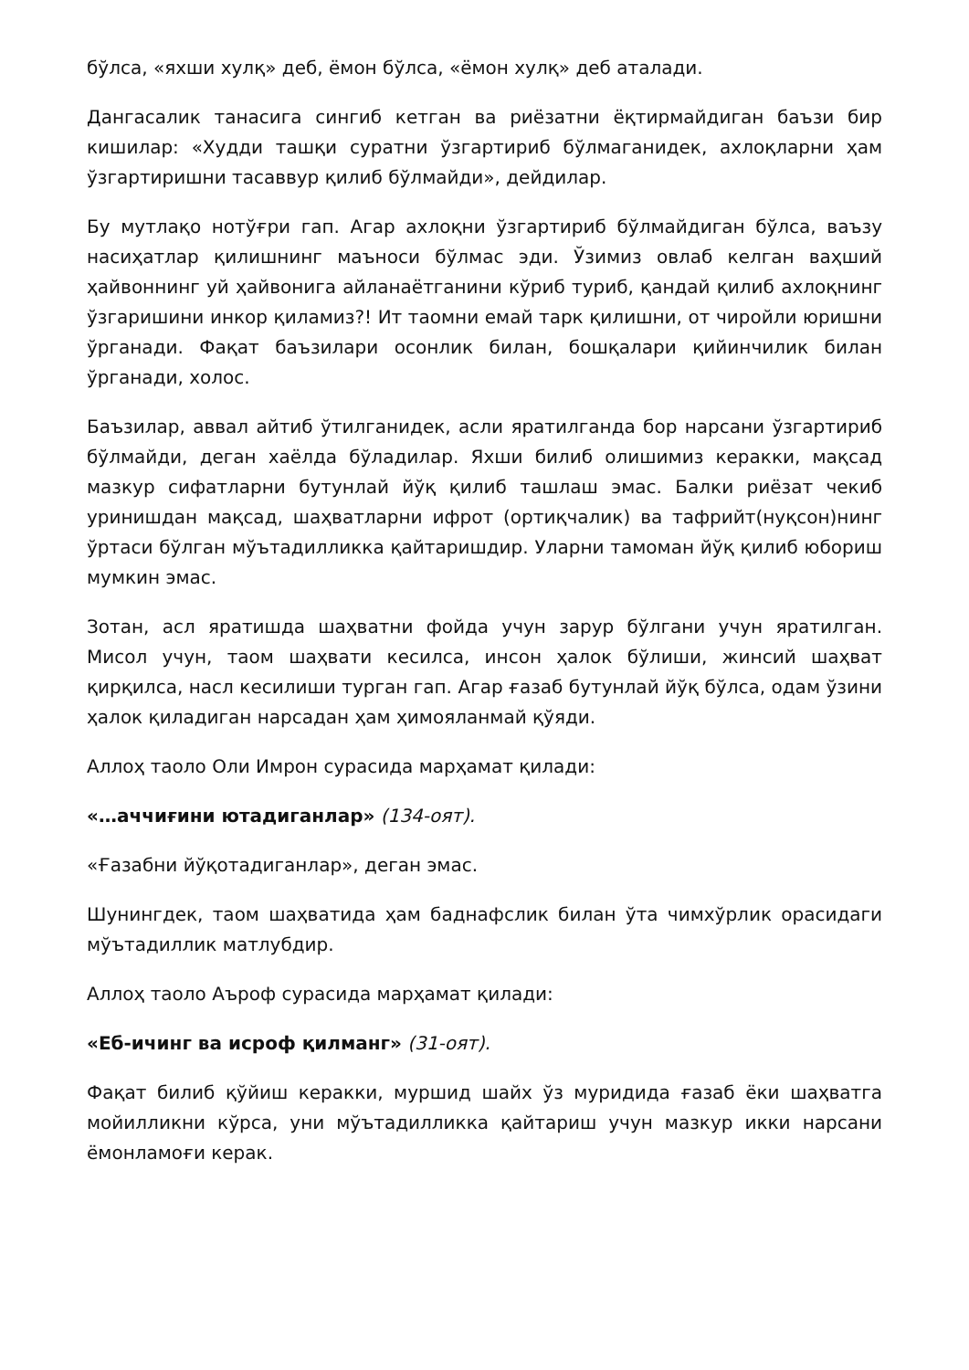бўлса, «яхши хулқ» деб, ёмон бўлса, «ёмон хулқ» деб аталади.
Дангасалик танасига сингиб кетган ва риёзатни ёқтирмайдиган баъзи бир кишилар: «Худди ташқи суратни ўзгартириб бўлмаганидек, ахлоқларни ҳам ўзгартиришни тасаввур қилиб бўлмайди», дейдилар.
Бу мутлақо нотўғри гап. Агар ахлоқни ўзгартириб бўлмайдиган бўлса, ваъзу насиҳатлар қилишнинг маъноси бўлмас эди. Ўзимиз овлаб келган ваҳший ҳайвоннинг уй ҳайвонига айланаётганини кўриб туриб, қандай қилиб ахлоқнинг ўзгаришини инкор қиламиз?! Ит таомни емай тарк қилишни, от чиройли юришни ўрганади. Фақат баъзилари осонлик билан, бошқалари қийинчилик билан ўрганади, холос.
Баъзилар, аввал айтиб ўтилганидек, асли яратилганда бор нарсани ўзгартириб бўлмайди, деган хаёлда бўладилар. Яхши билиб олишимиз керакки, мақсад мазкур сифатларни бутунлай йўқ қилиб ташлаш эмас. Балки риёзат чекиб уринишдан мақсад, шаҳватларни ифрот (ортиқчалик) ва тафрийт(нуқсон)нинг ўртаси бўлган мўътадилликка қайтаришдир. Уларни тамоман йўқ қилиб юбориш мумкин эмас.
Зотан, асл яратишда шаҳватни фойда учун зарур бўлгани учун яратилган. Мисол учун, таом шаҳвати кесилса, инсон ҳалок бўлиши, жинсий шаҳват қирқилса, насл кесилиши турган гап. Агар ғазаб бутунлай йўқ бўлса, одам ўзини ҳалок қиладиган нарсадан ҳам ҳимояланмай қўяди.
Аллоҳ таоло Оли Имрон сурасида марҳамат қилади:
«…аччиғини ютадиганлар» (134-оят).
«Ғазабни йўқотадиганлар», деган эмас.
Шунингдек, таом шаҳватида ҳам баднафслик билан ўта чимхўрлик орасидаги мўътадиллик матлубдир.
Аллоҳ таоло Аъроф сурасида марҳамат қилади:
«Еб-ичинг ва исроф қилманг» (31-оят).
Фақат билиб қўйиш керакки, муршид шайх ўз муридида ғазаб ёки шаҳватга мойилликни кўрса, уни мўътадилликка қайтариш учун мазкур икки нарсани ёмонламоғи керак.